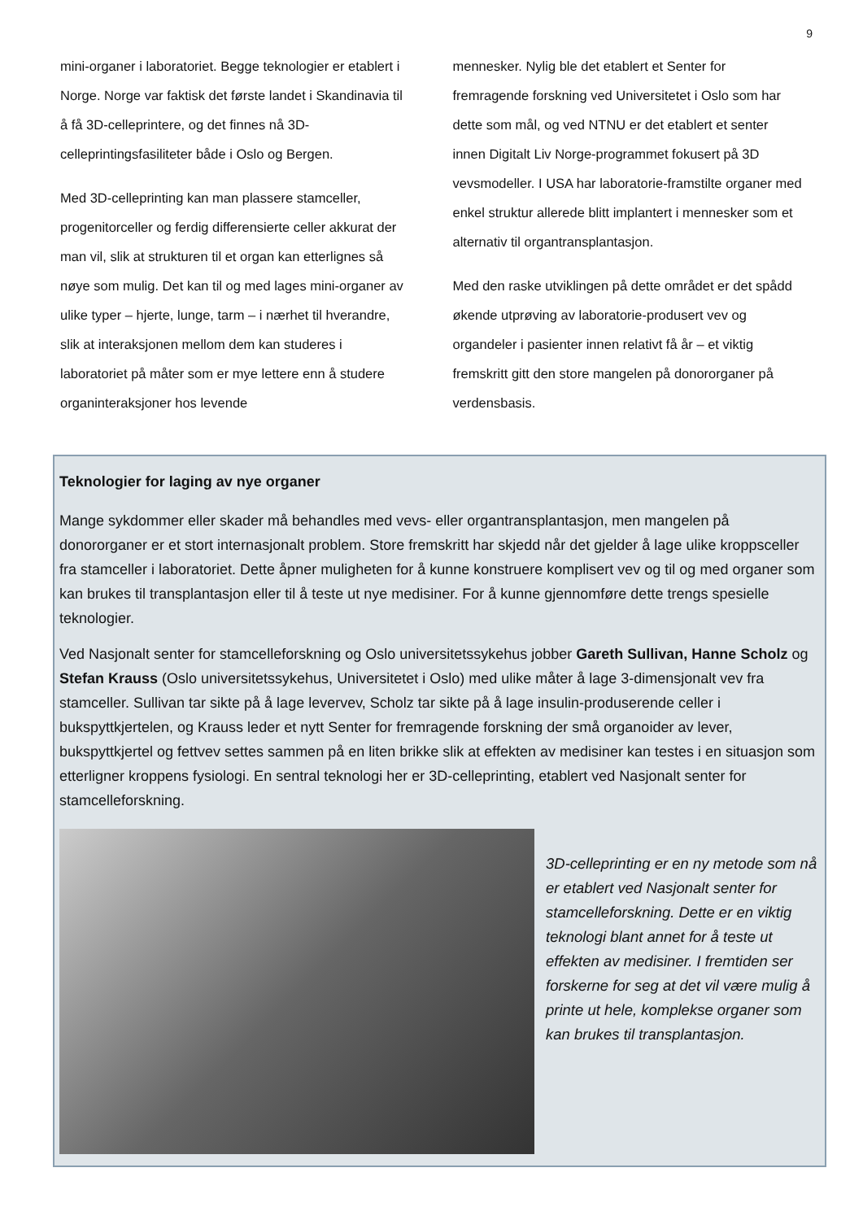9
mini-organer i laboratoriet. Begge teknologier er etablert i Norge. Norge var faktisk det første landet i Skandinavia til å få 3D-celleprintere, og det finnes nå 3D-celleprintingsfasiliteter både i Oslo og Bergen.
Med 3D-celleprinting kan man plassere stamceller, progenitorceller og ferdig differensierte celler akkurat der man vil, slik at strukturen til et organ kan etterlignes så nøye som mulig. Det kan til og med lages mini-organer av ulike typer – hjerte, lunge, tarm – i nærhet til hverandre, slik at interaksjonen mellom dem kan studeres i laboratoriet på måter som er mye lettere enn å studere organinteraksjoner hos levende
mennesker. Nylig ble det etablert et Senter for fremragende forskning ved Universitetet i Oslo som har dette som mål, og ved NTNU er det etablert et senter innen Digitalt Liv Norge-programmet fokusert på 3D vevsmodeller. I USA har laboratorie-framstilte organer med enkel struktur allerede blitt implantert i mennesker som et alternativ til organtransplantasjon.
Med den raske utviklingen på dette området er det spådd økende utprøving av laboratorie-produsert vev og organdeler i pasienter innen relativt få år – et viktig fremskritt gitt den store mangelen på donororganer på verdensbasis.
Teknologier for laging av nye organer
Mange sykdommer eller skader må behandles med vevs- eller organtransplantasjon, men mangelen på donororganer er et stort internasjonalt problem. Store fremskritt har skjedd når det gjelder å lage ulike kroppsceller fra stamceller i laboratoriet. Dette åpner muligheten for å kunne konstruere komplisert vev og til og med organer som kan brukes til transplantasjon eller til å teste ut nye medisiner. For å kunne gjennomføre dette trengs spesielle teknologier.
Ved Nasjonalt senter for stamcelleforskning og Oslo universitetssykehus jobber Gareth Sullivan, Hanne Scholz og Stefan Krauss (Oslo universitetssykehus, Universitetet i Oslo) med ulike måter å lage 3-dimensjonalt vev fra stamceller. Sullivan tar sikte på å lage levervev, Scholz tar sikte på å lage insulin-produserende celler i bukspyttkjertelen, og Krauss leder et nytt Senter for fremragende forskning der små organoider av lever, bukspyttkjertel og fettvev settes sammen på en liten brikke slik at effekten av medisiner kan testes i en situasjon som etterligner kroppens fysiologi. En sentral teknologi her er 3D-celleprinting, etablert ved Nasjonalt senter for stamcelleforskning.
3D-celleprinting er en ny metode som nå er etablert ved Nasjonalt senter for stamcelleforskning. Dette er en viktig teknologi blant annet for å teste ut effekten av medisiner. I fremtiden ser forskerne for seg at det vil være mulig å printe ut hele, komplekse organer som kan brukes til transplantasjon.